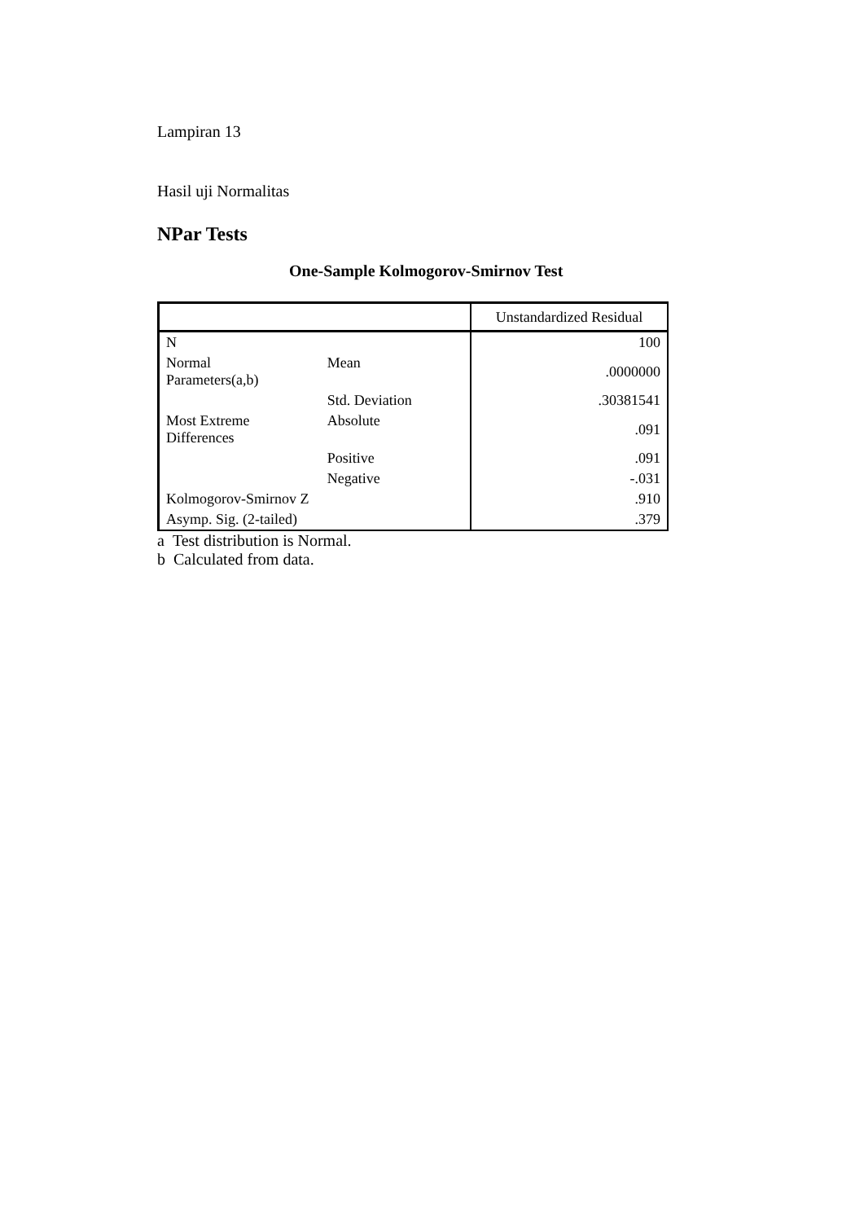Lampiran 13
Hasil uji Normalitas
NPar Tests
One-Sample Kolmogorov-Smirnov Test
| | | Unstandardized Residual |
| --- | --- | --- |
| N | | 100 |
| Normal Parameters(a,b) | Mean | .0000000 |
| | Std. Deviation | .30381541 |
| Most Extreme Differences | Absolute | .091 |
| | Positive | .091 |
| | Negative | -.031 |
| Kolmogorov-Smirnov Z | | .910 |
| Asymp. Sig. (2-tailed) | | .379 |
a Test distribution is Normal.
b Calculated from data.